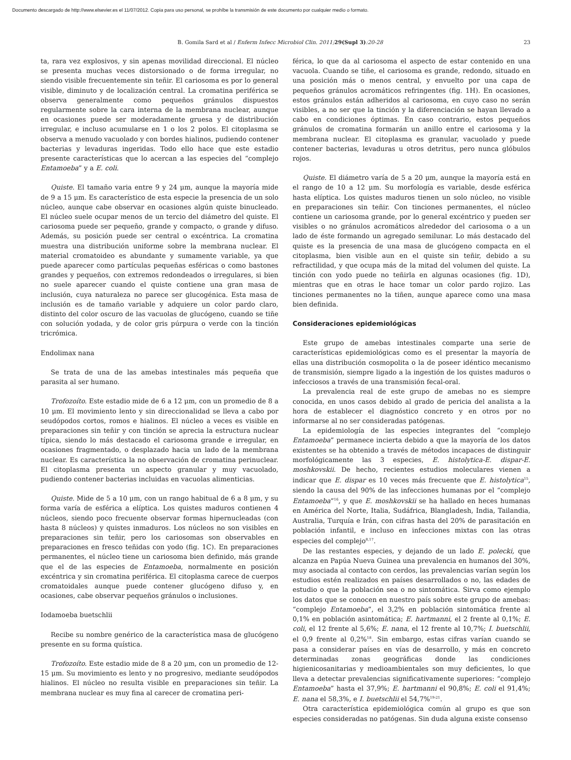Documento descargado de http://www.elsevier.es el 11/07/2012. Copia para uso personal, se prohíbe la transmisión de este documento por cualquier medio o formato.
B. Gomila Sard et al / Enferm Infecc Microbiol Clin. 2011; 29(Supl 3):20-28 23
ta, rara vez explosivos, y sin apenas movilidad direccional. El núcleo se presenta muchas veces distorsionado o de forma irregular, no siendo visible frecuentemente sin teñir. El cariosoma es por lo general visible, diminuto y de localización central. La cromatina periférica se observa generalmente como pequeños gránulos dispuestos regularmente sobre la cara interna de la membrana nuclear, aunque en ocasiones puede ser moderadamente gruesa y de distribución irregular, e incluso acumularse en 1 o los 2 polos. El citoplasma se observa a menudo vacuolado y con bordes hialinos, pudiendo contener bacterias y levaduras ingeridas. Todo ello hace que este estadio presente características que lo acercan a las especies del “complejo Entamoeba” y a E. coli.
Quiste. El tamaño varia entre 9 y 24 μm, aunque la mayoría mide de 9 a 15 μm. Es característico de esta especie la presencia de un solo núcleo, aunque cabe observar en ocasiones algún quiste binucleado. El núcleo suele ocupar menos de un tercio del diámetro del quiste. El cariosoma puede ser pequeño, grande y compacto, o grande y difuso. Además, su posición puede ser central o excéntrica. La cromatina muestra una distribución uniforme sobre la membrana nuclear. El material cromatoideo es abundante y sumamente variable, ya que puede aparecer como partículas pequeñas esféricas o como bastones grandes y pequeños, con extremos redondeados o irregulares, si bien no suele aparecer cuando el quiste contiene una gran masa de inclusión, cuya naturaleza no parece ser glucogénica. Esta masa de inclusión es de tamaño variable y adquiere un color pardo claro, distinto del color oscuro de las vacuolas de glucógeno, cuando se tiñe con solución yodada, y de color gris púrpura o verde con la tinción tricrómica.
Endolimax nana
Se trata de una de las amebas intestinales más pequeña que parasita al ser humano.
Trofozoíto. Este estadio mide de 6 a 12 μm, con un promedio de 8 a 10 μm. El movimiento lento y sin direccionalidad se lleva a cabo por seudópodos cortos, romos e hialinos. El núcleo a veces es visible en preparaciones sin teñir y con tinción se aprecia la estructura nuclear típica, siendo lo más destacado el cariosoma grande e irregular, en ocasiones fragmentado, o desplazado hacia un lado de la membrana nuclear. Es característica la no observación de cromatina perinuclear. El citoplasma presenta un aspecto granular y muy vacuolado, pudiendo contener bacterias incluidas en vacuolas alimenticias.
Quiste. Mide de 5 a 10 μm, con un rango habitual de 6 a 8 μm, y su forma varía de esférica a elíptica. Los quistes maduros contienen 4 núcleos, siendo poco frecuente observar formas hipernucleadas (con hasta 8 núcleos) y quistes inmaduros. Los núcleos no son visibles en preparaciones sin teñir, pero los cariosomas son observables en preparaciones en fresco teñidas con yodo (fig. 1C). En preparaciones permanentes, el núcleo tiene un cariosoma bien definido, más grande que el de las especies de Entamoeba, normalmente en posición excéntrica y sin cromatina periférica. El citoplasma carece de cuerpos cromatoidales aunque puede contener glucógeno difuso y, en ocasiones, cabe observar pequeños gránulos o inclusiones.
Iodamoeba buetschlii
Recibe su nombre genérico de la característica masa de glucógeno presente en su forma quística.
Trofozoíto. Este estadio mide de 8 a 20 μm, con un promedio de 12-15 μm. Su movimiento es lento y no progresivo, mediante seudópodos hialinos. El núcleo no resulta visible en preparaciones sin teñir. La membrana nuclear es muy fina al carecer de cromatina peri-
férica, lo que da al cariosoma el aspecto de estar contenido en una vacuola. Cuando se tiñe, el cariosoma es grande, redondo, situado en una posición más o menos central, y envuelto por una capa de pequeños gránulos acromáticos refringentes (fig. 1H). En ocasiones, estos gránulos están adheridos al cariosoma, en cuyo caso no serán visibles, a no ser que la tinción y la diferenciación se hayan llevado a cabo en condiciones óptimas. En caso contrario, estos pequeños gránulos de cromatina formarán un anillo entre el cariosoma y la membrana nuclear. El citoplasma es granular, vacuolado y puede contener bacterias, levaduras u otros detritus, pero nunca glóbulos rojos.
Quiste. El diámetro varía de 5 a 20 μm, aunque la mayoría está en el rango de 10 a 12 μm. Su morfología es variable, desde esférica hasta elíptica. Los quistes maduros tienen un solo núcleo, no visible en preparaciones sin teñir. Con tinciones permanentes, el núcleo contiene un cariosoma grande, por lo general excéntrico y pueden ser visibles o no gránulos acromáticos alrededor del cariosoma o a un lado de éste formando un agregado semilunar. Lo más destacado del quiste es la presencia de una masa de glucógeno compacta en el citoplasma, bien visible aun en el quiste sin teñir, debido a su refractilidad, y que ocupa más de la mitad del volumen del quiste. La tinción con yodo puede no teñirla en algunas ocasiones (fig. 1D), mientras que en otras le hace tomar un color pardo rojizo. Las tinciones permanentes no la tiñen, aunque aparece como una masa bien definida.
Consideraciones epidemiológicas
Este grupo de amebas intestinales comparte una serie de características epidemiológicas como es el presentar la mayoría de ellas una distribución cosmopolita o la de poseer idéntico mecanismo de transmisión, siempre ligado a la ingestión de los quistes maduros o infecciosos a través de una transmisión fecal-oral.
La prevalencia real de este grupo de amebas no es siempre conocida, en unos casos debido al grado de pericia del analista a la hora de establecer el diagnóstico concreto y en otros por no informarse al no ser consideradas patógenas.
La epidemiología de las especies integrantes del “complejo Entamoeba” permanece incierta debido a que la mayoría de los datos existentes se ha obtenido a través de métodos incapaces de distinguir morfológicamente las 3 especies, E. histolytica-E. dispar-E. moshkovskii. De hecho, recientes estudios moleculares vienen a indicar que E. dispar es 10 veces más frecuente que E. histolytica<sup>15</sup>, siendo la causa del 90% de las infecciones humanas por el “complejo Entamoeba”<sup>16</sup>, y que E. moshkovskii se ha hallado en heces humanas en América del Norte, Italia, Sudáfrica, Blangladesh, India, Tailandia, Australia, Turquía e Irán, con cifras hasta del 20% de parasitación en población infantil, e incluso en infecciones mixtas con las otras especies del complejo<sup>8,17</sup>.
De las restantes especies, y dejando de un lado E. polecki, que alcanza en Papúa Nueva Guinea una prevalencia en humanos del 30%, muy asociada al contacto con cerdos, las prevalencias varían según los estudios estén realizados en países desarrollados o no, las edades de estudio o que la población sea o no sintomática. Sirva como ejemplo los datos que se conocen en nuestro país sobre este grupo de amebas: “complejo Entamoeba”, el 3,2% en población sintomática frente al 0,1% en población asintomática; E. hartmanni, el 2 frente al 0,1%; E. coli, el 12 frente al 5,6%; E. nana, el 12 frente al 10,7%; I. buetschlii, el 0,9 frente al 0,2%<sup>18</sup>. Sin embargo, estas cifras varían cuando se pasa a considerar países en vías de desarrollo, y más en concreto determinadas zonas geográficas donde las condiciones higienicosanitarias y medioambientales son muy deficientes, lo que lleva a detectar prevalencias significativamente superiores: “complejo Entamoeba” hasta el 37,9%; E. hartmanni el 90,8%; E. coli el 91,4%; E. nana el 58,3%, e I. buetschlii el 54,7%<sup>19-21</sup>.
Otra característica epidemiológica común al grupo es que son especies consideradas no patógenas. Sin duda alguna existe consenso